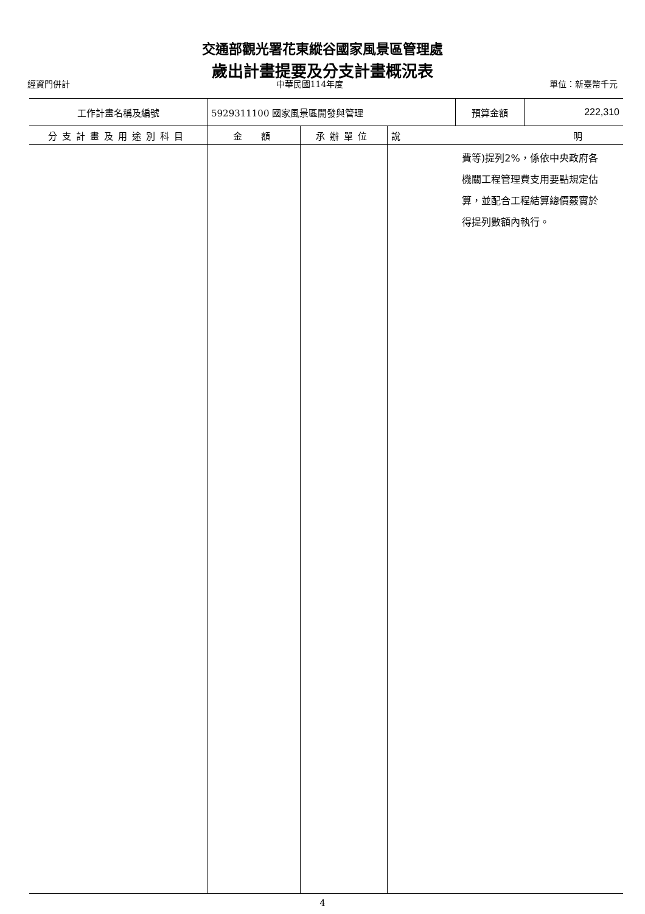交通部觀光署花東縱谷國家風景區管理處
歲出計畫提要及分支計畫概況表
經資門併計 中華民國114年度 單位：新臺幣千元
| 工作計畫名稱及編號 | 5929311100 國家風景區開發與管理 | | | 預算金額 | 222,310 |
| 分支計畫及用途別科目 | 金 額 | 承辦單位 | 說 明 | | |
| | | | 費等)提列2%，係依中央政府各 機關工程管理費支用要點規定估 算，並配合工程結算總價覈實於 得提列數額內執行。 | | |
4